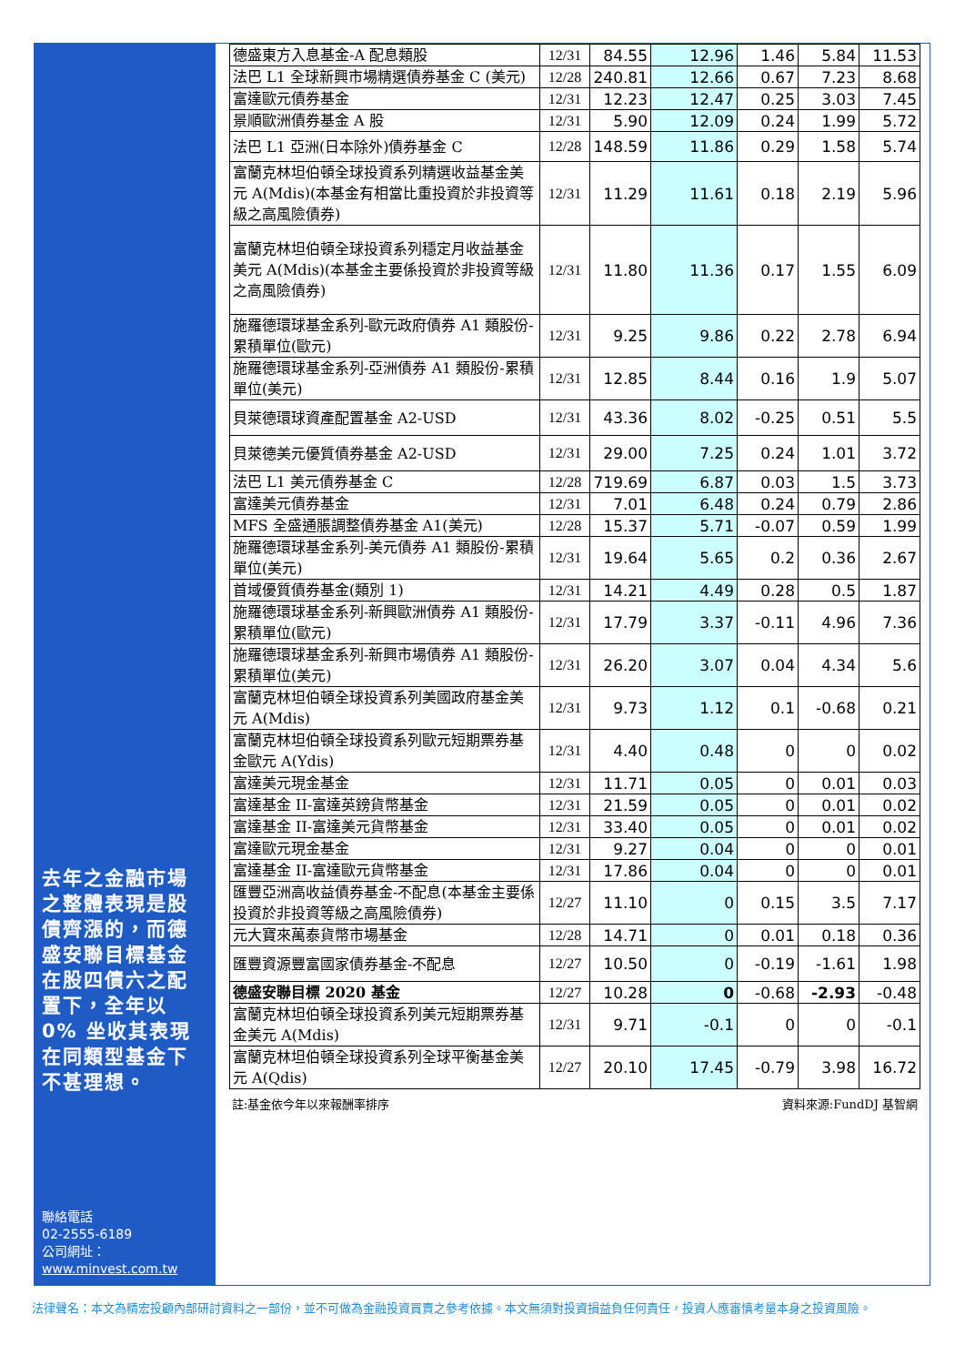去年之金融市場之整體表現是股債齊漲的，而德盛安聯目標基金在股四債六之配置下，全年以 0% 坐收其表現在同類型基金下不甚理想。
聯絡電話
02-2555-6189
公司網址：
www.minvest.com.tw
| 德盛東方入息基金-A 配息類股 | 12/31 | 84.55 | 12.96 | 1.46 | 5.84 | 11.53 |
| 法巴 L1 全球新興市場精選債券基金 C (美元) | 12/28 | 240.81 | 12.66 | 0.67 | 7.23 | 8.68 |
| 富達歐元債券基金 | 12/31 | 12.23 | 12.47 | 0.25 | 3.03 | 7.45 |
| 景順歐洲債券基金 A 股 | 12/31 | 5.90 | 12.09 | 0.24 | 1.99 | 5.72 |
| 法巴 L1 亞洲(日本除外)債券基金 C | 12/28 | 148.59 | 11.86 | 0.29 | 1.58 | 5.74 |
| 富蘭克林坦伯頓全球投資系列精選收益基金美元 A(Mdis)(本基金有相當比重投資於非投資等級之高風險債券) | 12/31 | 11.29 | 11.61 | 0.18 | 2.19 | 5.96 |
| 富蘭克林坦伯頓全球投資系列穩定月收益基金美元 A(Mdis)(本基金主要係投資於非投資等級之高風險債券) | 12/31 | 11.80 | 11.36 | 0.17 | 1.55 | 6.09 |
| 施羅德環球基金系列-歐元政府債券 A1 類股份-累積單位(歐元) | 12/31 | 9.25 | 9.86 | 0.22 | 2.78 | 6.94 |
| 施羅德環球基金系列-亞洲債券 A1 類股份-累積單位(美元) | 12/31 | 12.85 | 8.44 | 0.16 | 1.9 | 5.07 |
| 貝萊德環球資產配置基金 A2-USD | 12/31 | 43.36 | 8.02 | -0.25 | 0.51 | 5.5 |
| 貝萊德美元優質債券基金 A2-USD | 12/31 | 29.00 | 7.25 | 0.24 | 1.01 | 3.72 |
| 法巴 L1 美元債券基金 C | 12/28 | 719.69 | 6.87 | 0.03 | 1.5 | 3.73 |
| 富達美元債券基金 | 12/31 | 7.01 | 6.48 | 0.24 | 0.79 | 2.86 |
| MFS 全盛通脹調整債券基金 A1(美元) | 12/28 | 15.37 | 5.71 | -0.07 | 0.59 | 1.99 |
| 施羅德環球基金系列-美元債券 A1 類股份-累積單位(美元) | 12/31 | 19.64 | 5.65 | 0.2 | 0.36 | 2.67 |
| 首域優質債券基金(類別 1) | 12/31 | 14.21 | 4.49 | 0.28 | 0.5 | 1.87 |
| 施羅德環球基金系列-新興歐洲債券 A1 類股份-累積單位(歐元) | 12/31 | 17.79 | 3.37 | -0.11 | 4.96 | 7.36 |
| 施羅德環球基金系列-新興市場債券 A1 類股份-累積單位(美元) | 12/31 | 26.20 | 3.07 | 0.04 | 4.34 | 5.6 |
| 富蘭克林坦伯頓全球投資系列美國政府基金美元 A(Mdis) | 12/31 | 9.73 | 1.12 | 0.1 | -0.68 | 0.21 |
| 富蘭克林坦伯頓全球投資系列歐元短期票券基金歐元 A(Ydis) | 12/31 | 4.40 | 0.48 | 0 | 0 | 0.02 |
| 富達美元現金基金 | 12/31 | 11.71 | 0.05 | 0 | 0.01 | 0.03 |
| 富達基金 II-富達英鎊貨幣基金 | 12/31 | 21.59 | 0.05 | 0 | 0.01 | 0.02 |
| 富達基金 II-富達美元貨幣基金 | 12/31 | 33.40 | 0.05 | 0 | 0.01 | 0.02 |
| 富達歐元現金基金 | 12/31 | 9.27 | 0.04 | 0 | 0 | 0.01 |
| 富達基金 II-富達歐元貨幣基金 | 12/31 | 17.86 | 0.04 | 0 | 0 | 0.01 |
| 匯豐亞洲高收益債券基金-不配息(本基金主要係投資於非投資等級之高風險債券) | 12/27 | 11.10 | 0 | 0.15 | 3.5 | 7.17 |
| 元大寶來萬泰貨幣市場基金 | 12/28 | 14.71 | 0 | 0.01 | 0.18 | 0.36 |
| 匯豐資源豐富國家債券基金-不配息 | 12/27 | 10.50 | 0 | -0.19 | -1.61 | 1.98 |
| 德盛安聯目標 2020 基金 | 12/27 | 10.28 | 0 | -0.68 | -2.93 | -0.48 |
| 富蘭克林坦伯頓全球投資系列美元短期票券基金美元 A(Mdis) | 12/31 | 9.71 | -0.1 | 0 | 0 | -0.1 |
| 富蘭克林坦伯頓全球投資系列全球平衡基金美元 A(Qdis) | 12/27 | 20.10 | 17.45 | -0.79 | 3.98 | 16.72 |
註:基金依今年以來報酬率排序 資料來源:FundDJ 基智網
法律聲名：本文為精宏投顧內部研討資料之一部份，並不可做為金融投資買賣之參考依據。本文無須對投資損益負任何責任，投資人應審慎考量本身之投資風險。